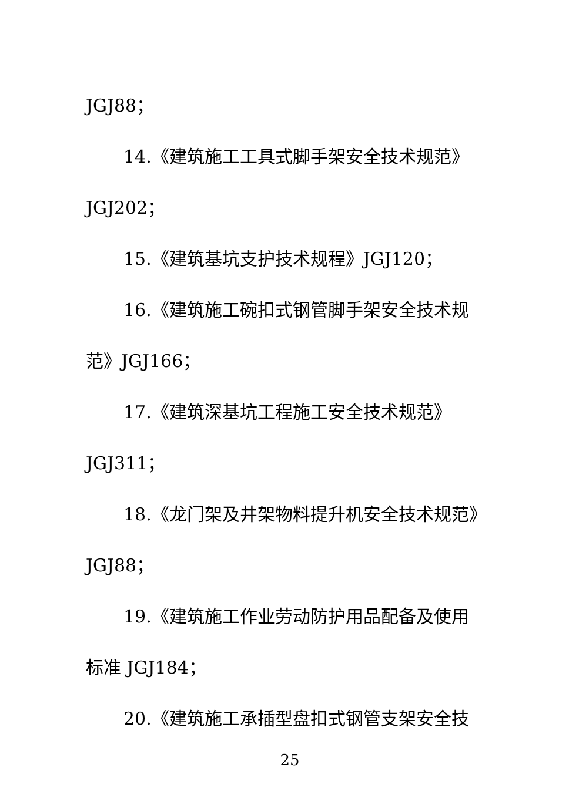JGJ88；
14.《建筑施工工具式脚手架安全技术规范》
JGJ202；
15.《建筑基坑支护技术规程》JGJ120；
16.《建筑施工碗扣式钢管脚手架安全技术规
范》JGJ166；
17.《建筑深基坑工程施工安全技术规范》
JGJ311；
18.《龙门架及井架物料提升机安全技术规范》
JGJ88；
19.《建筑施工作业劳动防护用品配备及使用
标准 JGJ184；
20.《建筑施工承插型盘扣式钢管支架安全技
25